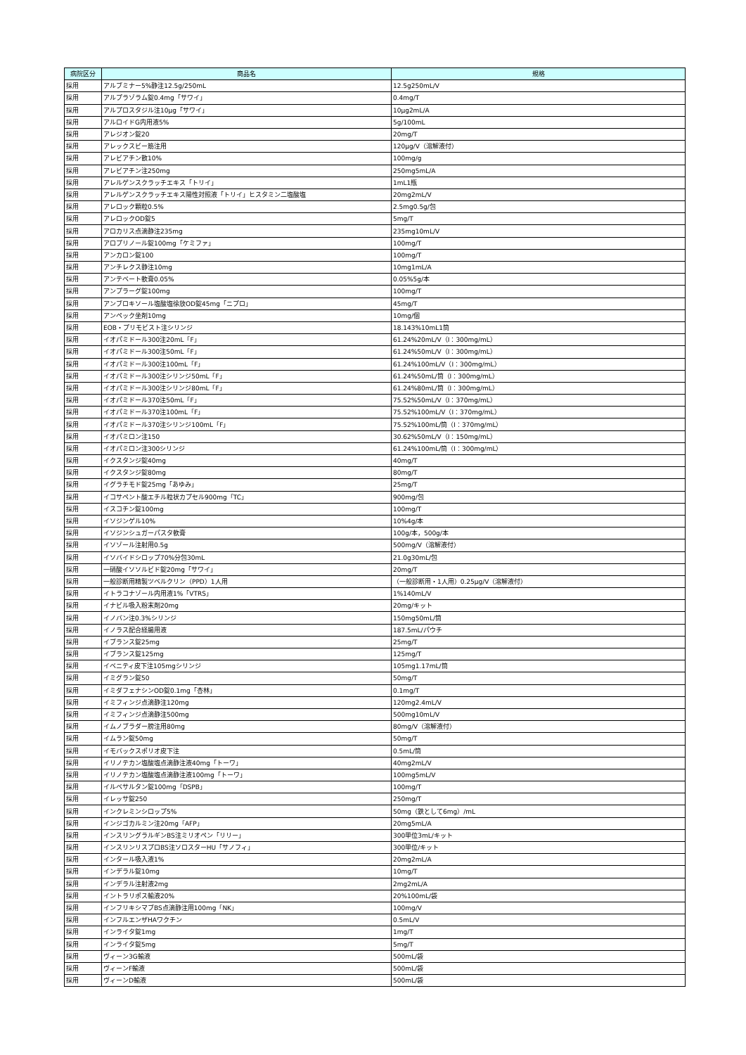| 病院区分 | 商品名 | 規格 |
| --- | --- | --- |
| 採用 | アルブミナー5%静注12.5g/250mL | 12.5g250mL/V |
| 採用 | アルプラゾラム錠0.4mg「サワイ」 | 0.4mg/T |
| 採用 | アルプロスタジル注10μg「サワイ」 | 10μg2mL/A |
| 採用 | アルロイドG内用液5% | 5g/100mL |
| 採用 | アレジオン錠20 | 20mg/T |
| 採用 | アレックスビー筋注用 | 120μg/V（溶解液付） |
| 採用 | アレビアチン散10% | 100mg/g |
| 採用 | アレビアチン注250mg | 250mg5mL/A |
| 採用 | アレルゲンスクラッチエキス「トリイ」 | 1mL1瓶 |
| 採用 | アレルゲンスクラッチエキス陽性対照液「トリイ」ヒスタミン二塩酸塩 | 20mg2mL/V |
| 採用 | アレロック顆粒0.5% | 2.5mg0.5g/包 |
| 採用 | アレロックOD錠5 | 5mg/T |
| 採用 | アロカリス点滴静注235mg | 235mg10mL/V |
| 採用 | アロプリノール錠100mg「ケミファ」 | 100mg/T |
| 採用 | アンカロン錠100 | 100mg/T |
| 採用 | アンチレクス静注10mg | 10mg1mL/A |
| 採用 | アンテベート軟膏0.05% | 0.05%5g/本 |
| 採用 | アンプラーグ錠100mg | 100mg/T |
| 採用 | アンブロキソール塩酸塩徐放OD錠45mg「ニプロ」 | 45mg/T |
| 採用 | アンペック坐剤10mg | 10mg/個 |
| 採用 | EOB・プリモビスト注シリンジ | 18.143%10mL1筒 |
| 採用 | イオパミドール300注20mL「F」 | 61.24%20mL/V（I：300mg/mL） |
| 採用 | イオパミドール300注50mL「F」 | 61.24%50mL/V（I：300mg/mL） |
| 採用 | イオパミドール300注100mL「F」 | 61.24%100mL/V（I：300mg/mL） |
| 採用 | イオパミドール300注シリンジ50mL「F」 | 61.24%50mL/筒（I：300mg/mL） |
| 採用 | イオパミドール300注シリンジ80mL「F」 | 61.24%80mL/筒（I：300mg/mL） |
| 採用 | イオパミドール370注50mL「F」 | 75.52%50mL/V（I：370mg/mL） |
| 採用 | イオパミドール370注100mL「F」 | 75.52%100mL/V（I：370mg/mL） |
| 採用 | イオパミドール370注シリンジ100mL「F」 | 75.52%100mL/筒（I：370mg/mL） |
| 採用 | イオパミロン注150 | 30.62%50mL/V（I：150mg/mL） |
| 採用 | イオパミロン注300シリンジ | 61.24%100mL/筒（I：300mg/mL） |
| 採用 | イクスタンジ錠40mg | 40mg/T |
| 採用 | イクスタンジ錠80mg | 80mg/T |
| 採用 | イグラチモド錠25mg「あゆみ」 | 25mg/T |
| 採用 | イコサペント酸エチル粒状カプセル900mg「TC」 | 900mg/包 |
| 採用 | イスコチン錠100mg | 100mg/T |
| 採用 | イソジンゲル10% | 10%4g/本 |
| 採用 | イソジンシュガーパスタ軟膏 | 100g/本，500g/本 |
| 採用 | イソゾール注射用0.5g | 500mg/V（溶解液付） |
| 採用 | イソバイドシロップ70%分包30mL | 21.0g30mL/包 |
| 採用 | 一硝酸イソソルビド錠20mg「サワイ」 | 20mg/T |
| 採用 | 一般診断用精製ツベルクリン（PPD）1人用 | （一般診断用・1人用）0.25μg/V（溶解液付） |
| 採用 | イトラコナゾール内用液1%「VTRS」 | 1%140mL/V |
| 採用 | イナビル吸入粉末剤20mg | 20mg/キット |
| 採用 | イノバン注0.3%シリンジ | 150mg50mL/筒 |
| 採用 | イノラス配合経腸用液 | 187.5mL/パウチ |
| 採用 | イブランス錠25mg | 25mg/T |
| 採用 | イブランス錠125mg | 125mg/T |
| 採用 | イベニティ皮下注105mgシリンジ | 105mg1.17mL/筒 |
| 採用 | イミグラン錠50 | 50mg/T |
| 採用 | イミダフェナシンOD錠0.1mg「杏林」 | 0.1mg/T |
| 採用 | イミフィンジ点滴静注120mg | 120mg2.4mL/V |
| 採用 | イミフィンジ点滴静注500mg | 500mg10mL/V |
| 採用 | イムノブラダー膀注用80mg | 80mg/V（溶解液付） |
| 採用 | イムラン錠50mg | 50mg/T |
| 採用 | イモバックスポリオ皮下注 | 0.5mL/筒 |
| 採用 | イリノテカン塩酸塩点滴静注液40mg「トーワ」 | 40mg2mL/V |
| 採用 | イリノテカン塩酸塩点滴静注液100mg「トーワ」 | 100mg5mL/V |
| 採用 | イルベサルタン錠100mg「DSPB」 | 100mg/T |
| 採用 | イレッサ錠250 | 250mg/T |
| 採用 | インクレミンシロップ5% | 50mg（鉄として6mg）/mL |
| 採用 | インジゴカルミン注20mg「AFP」 | 20mg5mL/A |
| 採用 | インスリングラルギンBS注ミリオペン「リリー」 | 300単位3mL/キット |
| 採用 | インスリンリスプロBS注ソロスターHU「サノフィ」 | 300単位/キット |
| 採用 | インタール吸入液1% | 20mg2mL/A |
| 採用 | インデラル錠10mg | 10mg/T |
| 採用 | インデラル注射液2mg | 2mg2mL/A |
| 採用 | イントラリポス輸液20% | 20%100mL/袋 |
| 採用 | インフリキシマブBS点滴静注用100mg「NK」 | 100mg/V |
| 採用 | インフルエンザHAワクチン | 0.5mL/V |
| 採用 | インライタ錠1mg | 1mg/T |
| 採用 | インライタ錠5mg | 5mg/T |
| 採用 | ヴィーン3G輸液 | 500mL/袋 |
| 採用 | ヴィーンF輸液 | 500mL/袋 |
| 採用 | ヴィーンD輸液 | 500mL/袋 |